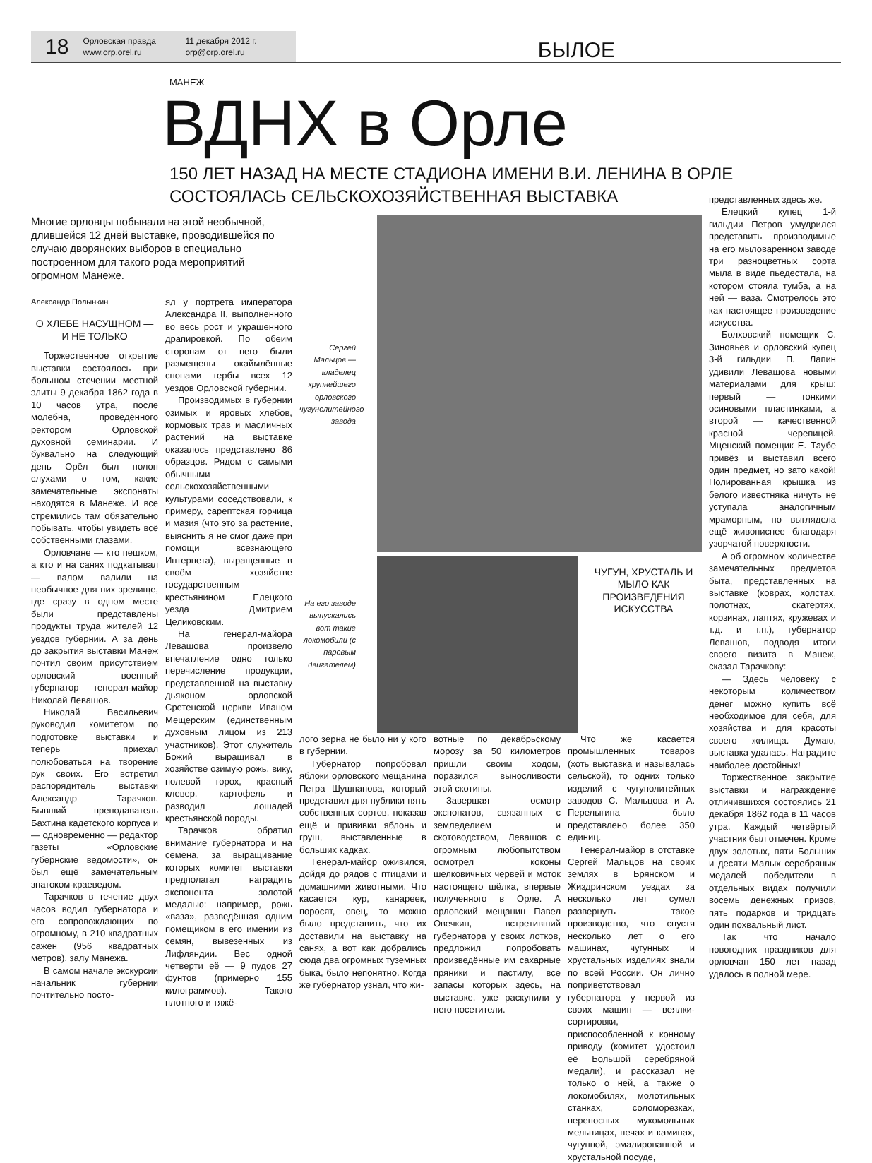18
Орловская правда
www.orp.orel.ru
11 декабря 2012 г.
orp@orp.orel.ru
БЫЛОЕ
МАНЕЖ
ВДНХ в Орле
150 ЛЕТ НАЗАД НА МЕСТЕ СТАДИОНА ИМЕНИ В.И. ЛЕНИНА В ОРЛЕ
СОСТОЯЛАСЬ СЕЛЬСКОХОЗЯЙСТВЕННАЯ ВЫСТАВКА
Многие орловцы побывали на этой необычной, длившейся 12 дней выставке, проводившейся по случаю дворянских выборов в специально построенном для такого рода мероприятий огромном Манеже.
Александр Полынкин
О ХЛЕБЕ НАСУЩНОМ — И НЕ ТОЛЬКО
Торжественное открытие выставки состоялось при большом стечении местной элиты 9 декабря 1862 года в 10 часов утра, после молебна, проведённого ректором Орловской духовной семинарии. И буквально на следующий день Орёл был полон слухами о том, какие замечательные экспонаты находятся в Манеже. И все стремились там обязательно побывать, чтобы увидеть всё собственными глазами.
Орловчане — кто пешком, а кто и на санях подкатывал — валом валили на необычное для них зрелище, где сразу в одном месте были представлены продукты труда жителей 12 уездов губернии. А за день до закрытия выставки Манеж почтил своим присутствием орловский военный губернатор генерал-майор Николай Левашов.
Николай Васильевич руководил комитетом по подготовке выставки и теперь приехал полюбоваться на творение рук своих. Его встретил распорядитель выставки Александр Тарачков. Бывший преподаватель Бахтина кадетского корпуса и — одновременно — редактор газеты «Орловские губернские ведомости», он был ещё замечательным знатоком-краеведом.
Тарачков в течение двух часов водил губернатора и его сопровождающих по огромному, в 210 квадратных сажен (956 квадратных метров), залу Манежа.
В самом начале экскурсии начальник губернии почтительно посто-
ял у портрета императора Александра II, выполненного во весь рост и украшенного драпировкой. По обеим сторонам от него были размещены окаймлённые снопами гербы всех 12 уездов Орловской губернии.
Производимых в губернии озимых и яровых хлебов, кормовых трав и масличных растений на выставке оказалось представлено 86 образцов. Рядом с самыми обычными сельскохозяйственными культурами соседствовали, к примеру, сарептская горчица и мазия (что это за растение, выяснить я не смог даже при помощи всезнающего Интернета), выращенные в своём хозяйстве государственным крестьянином Елецкого уезда Дмитрием Целиковским.
На генерал-майора Левашова произвело впечатление одно только перечисление продукции, представленной на выставку дьяконом орловской Сретенской церкви Иваном Мещерским (единственным духовным лицом из 213 участников). Этот служитель Божий выращивал в хозяйстве озимую рожь, вику, полевой горох, красный клевер, картофель и разводил лошадей крестьянской породы.
Тарачков обратил внимание губернатора и на семена, за выращивание которых комитет выставки предполагал наградить экспонента золотой медалью: например, рожь «ваза», разведённая одним помещиком в его имении из семян, вывезенных из Лифляндии. Вес одной четверти её — 9 пудов 27 фунтов (примерно 155 килограммов). Такого плотного и тяжё-
Сергей Мальцов — владелец крупнейшего орловского чугунолитейного завода
На его заводе выпускались вот такие локомобили (с паровым двигателем)
ЧУГУН, ХРУСТАЛЬ И МЫЛО КАК ПРОИЗВЕДЕНИЯ ИСКУССТВА
лого зерна не было ни у кого в губернии.
Губернатор попробовал яблоки орловского мещанина Петра Шушпанова, который представил для публики пять собственных сортов, показав ещё и прививки яблонь и груш, выставленные в больших кадках.
Генерал-майор оживился, дойдя до рядов с птицами и домашними животными. Что касается кур, канареек, поросят, овец, то можно было представить, что их доставили на выставку на санях, а вот как добрались сюда два огромных туземных быка, было непонятно. Когда же губернатор узнал, что жи-
вотные по декабрьскому морозу за 50 километров пришли своим ходом, поразился выносливости этой скотины.
Завершая осмотр экспонатов, связанных с земледелием и скотоводством, Левашов с огромным любопытством осмотрел коконы шелковичных червей и моток настоящего шёлка, впервые полученного в Орле. А орловский мещанин Павел Овечкин, встретивший губернатора у своих лотков, предложил попробовать произведённые им сахарные пряники и пастилу, все запасы которых здесь, на выставке, уже раскупили у него посетители.
Что же касается промышленных товаров (хоть выставка и называлась сельской), то одних только изделий с чугунолитейных заводов С. Мальцова и А. Перелыгина было представлено более 350 единиц.
Генерал-майор в отставке Сергей Мальцов на своих землях в Брянском и Жиздринском уездах за несколько лет сумел развернуть такое производство, что спустя несколько лет о его машинах, чугунных и хрустальных изделиях знали по всей России. Он лично поприветствовал губернатора у первой из своих машин — веялки-сортировки, приспособленной к конному приводу (комитет удостоил её Большой серебряной медали), и рассказал не только о ней, а также о локомобилях, молотильных станках, соломорезках, переносных мукомольных мельницах, печах и каминах, чугунной, эмалированной и хрустальной посуде,
представленных здесь же.
Елецкий купец 1-й гильдии Петров умудрился представить производимые на его мыловаренном заводе три разноцветных сорта мыла в виде пьедестала, на котором стояла тумба, а на ней — ваза. Смотрелось это как настоящее произведение искусства.
Болховский помещик С. Зиновьев и орловский купец 3-й гильдии П. Лапин удивили Левашова новыми материалами для крыш: первый — тонкими осиновыми пластинками, а второй — качественной красной черепицей. Мценский помещик Е. Таубе привёз и выставил всего один предмет, но зато какой! Полированная крышка из белого известняка ничуть не уступала аналогичным мраморным, но выглядела ещё живописнее благодаря узорчатой поверхности.
А об огромном количестве замечательных предметов быта, представленных на выставке (коврах, холстах, полотнах, скатертях, корзинах, лаптях, кружевах и т.д. и т.п.), губернатор Левашов, подводя итоги своего визита в Манеж, сказал Тарачкову:
— Здесь человеку с некоторым количеством денег можно купить всё необходимое для себя, для хозяйства и для красоты своего жилища. Думаю, выставка удалась. Наградите наиболее достойных!
Торжественное закрытие выставки и награждение отличившихся состоялись 21 декабря 1862 года в 11 часов утра. Каждый четвёртый участник был отмечен. Кроме двух золотых, пяти Больших и десяти Малых серебряных медалей победители в отдельных видах получили восемь денежных призов, пять подарков и тридцать один похвальный лист.
Так что начало новогодних праздников для орловчан 150 лет назад удалось в полной мере.